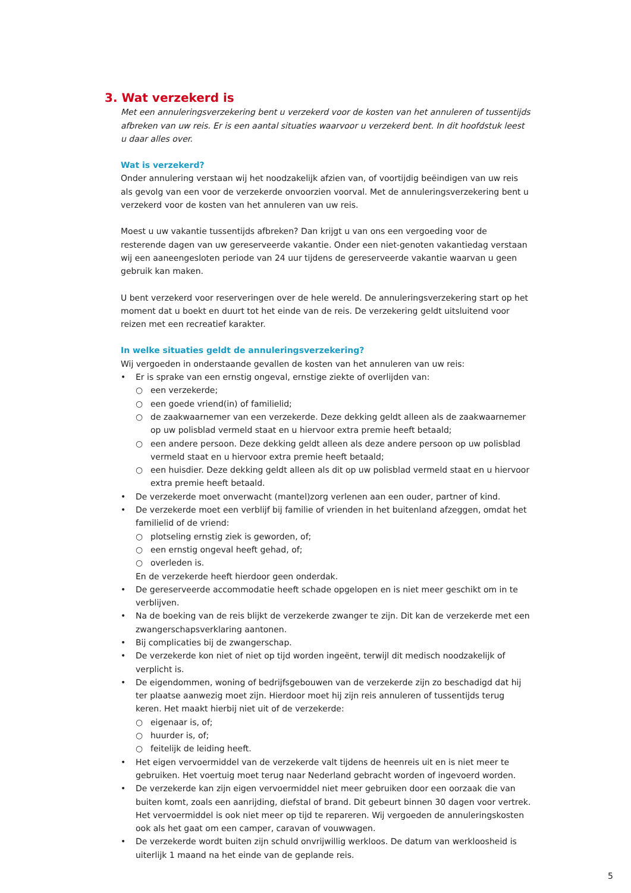3. Wat verzekerd is
Met een annuleringsverzekering bent u verzekerd voor de kosten van het annuleren of tussentijds afbreken van uw reis. Er is een aantal situaties waarvoor u verzekerd bent. In dit hoofdstuk leest u daar alles over.
Wat is verzekerd?
Onder annulering verstaan wij het noodzakelijk afzien van, of voortijdig beëindigen van uw reis als gevolg van een voor de verzekerde onvoorzien voorval. Met de annuleringsverzekering bent u verzekerd voor de kosten van het annuleren van uw reis.
Moest u uw vakantie tussentijds afbreken? Dan krijgt u van ons een vergoeding voor de resterende dagen van uw gereserveerde vakantie. Onder een niet-genoten vakantiedag verstaan wij een aaneengesloten periode van 24 uur tijdens de gereserveerde vakantie waarvan u geen gebruik kan maken.
U bent verzekerd voor reserveringen over de hele wereld. De annuleringsverzekering start op het moment dat u boekt en duurt tot het einde van de reis. De verzekering geldt uitsluitend voor reizen met een recreatief karakter.
In welke situaties geldt de annuleringsverzekering?
Wij vergoeden in onderstaande gevallen de kosten van het annuleren van uw reis:
• Er is sprake van een ernstig ongeval, ernstige ziekte of overlijden van:
○ een verzekerde;
○ een goede vriend(in) of familielid;
○ de zaakwaarnemer van een verzekerde. Deze dekking geldt alleen als de zaakwaarnemer op uw polisblad vermeld staat en u hiervoor extra premie heeft betaald;
○ een andere persoon. Deze dekking geldt alleen als deze andere persoon op uw polisblad vermeld staat en u hiervoor extra premie heeft betaald;
○ een huisdier. Deze dekking geldt alleen als dit op uw polisblad vermeld staat en u hiervoor extra premie heeft betaald.
• De verzekerde moet onverwacht (mantel)zorg verlenen aan een ouder, partner of kind.
• De verzekerde moet een verblijf bij familie of vrienden in het buitenland afzeggen, omdat het familielid of de vriend:
○ plotseling ernstig ziek is geworden, of;
○ een ernstig ongeval heeft gehad, of;
○ overleden is.
En de verzekerde heeft hierdoor geen onderdak.
• De gereserveerde accommodatie heeft schade opgelopen en is niet meer geschikt om in te verblijven.
• Na de boeking van de reis blijkt de verzekerde zwanger te zijn. Dit kan de verzekerde met een zwangerschapsverklaring aantonen.
• Bij complicaties bij de zwangerschap.
• De verzekerde kon niet of niet op tijd worden ingeënt, terwijl dit medisch noodzakelijk of verplicht is.
• De eigendommen, woning of bedrijfsgebouwen van de verzekerde zijn zo beschadigd dat hij ter plaatse aanwezig moet zijn. Hierdoor moet hij zijn reis annuleren of tussentijds terug keren. Het maakt hierbij niet uit of de verzekerde:
○ eigenaar is, of;
○ huurder is, of;
○ feitelijk de leiding heeft.
• Het eigen vervoermiddel van de verzekerde valt tijdens de heenreis uit en is niet meer te gebruiken. Het voertuig moet terug naar Nederland gebracht worden of ingevoerd worden.
• De verzekerde kan zijn eigen vervoermiddel niet meer gebruiken door een oorzaak die van buiten komt, zoals een aanrijding, diefstal of brand. Dit gebeurt binnen 30 dagen voor vertrek. Het vervoermiddel is ook niet meer op tijd te repareren. Wij vergoeden de annuleringskosten ook als het gaat om een camper, caravan of vouwwagen.
• De verzekerde wordt buiten zijn schuld onvrijwillig werkloos. De datum van werkloosheid is uiterlijk 1 maand na het einde van de geplande reis.
5